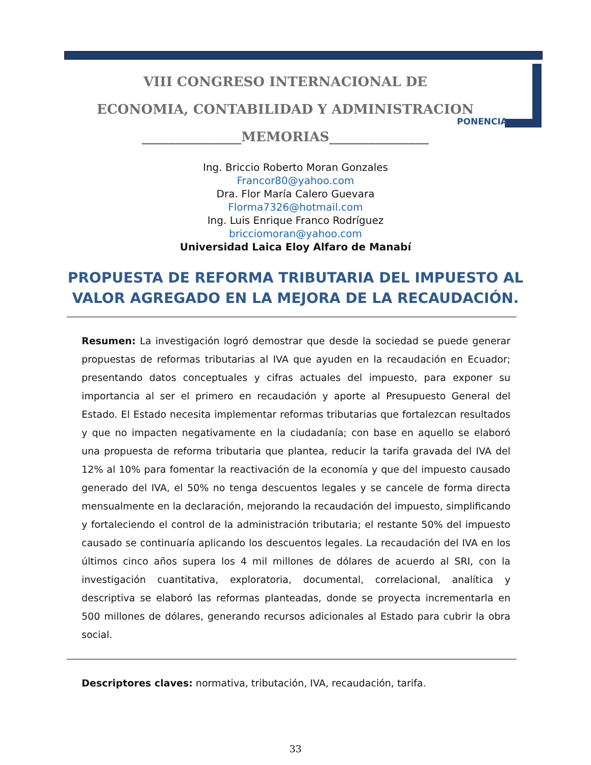VIII CONGRESO INTERNACIONAL DE
ECONOMIA, CONTABILIDAD Y ADMINISTRACION
_______________MEMORIAS_______________
PONENCIA
Ing. Briccio Roberto Moran Gonzales
Francor80@yahoo.com
Dra. Flor María Calero Guevara
Florma7326@hotmail.com
Ing. Luis Enrique Franco Rodríguez
bricciomoran@yahoo.com
Universidad Laica Eloy Alfaro de Manabí
PROPUESTA DE REFORMA TRIBUTARIA DEL IMPUESTO AL VALOR AGREGADO EN LA MEJORA DE LA RECAUDACIÓN.
Resumen: La investigación logró demostrar que desde la sociedad se puede generar propuestas de reformas tributarias al IVA que ayuden en la recaudación en Ecuador; presentando datos conceptuales y cifras actuales del impuesto, para exponer su importancia al ser el primero en recaudación y aporte al Presupuesto General del Estado. El Estado necesita implementar reformas tributarias que fortalezcan resultados y que no impacten negativamente en la ciudadanía; con base en aquello se elaboró una propuesta de reforma tributaria que plantea, reducir la tarifa gravada del IVA del 12% al 10% para fomentar la reactivación de la economía y que del impuesto causado generado del IVA, el 50% no tenga descuentos legales y se cancele de forma directa mensualmente en la declaración, mejorando la recaudación del impuesto, simplificando y fortaleciendo el control de la administración tributaria; el restante 50% del impuesto causado se continuaría aplicando los descuentos legales. La recaudación del IVA en los últimos cinco años supera los 4 mil millones de dólares de acuerdo al SRI, con la investigación cuantitativa, exploratoria, documental, correlacional, analítica y descriptiva se elaboró las reformas planteadas, donde se proyecta incrementarla en 500 millones de dólares, generando recursos adicionales al Estado para cubrir la obra social.
Descriptores claves: normativa, tributación, IVA, recaudación, tarifa.
33